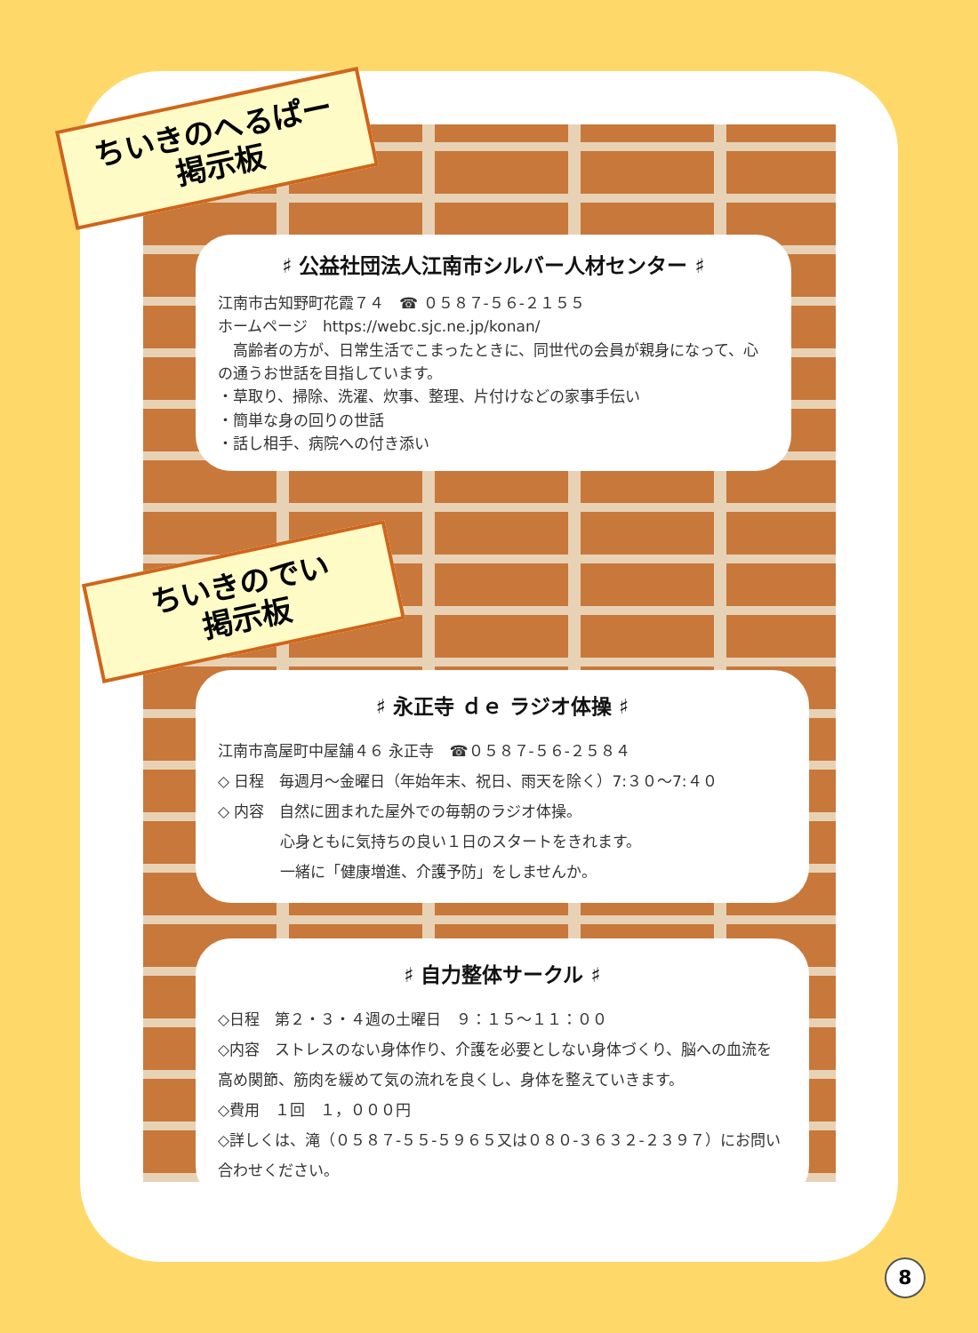ちいきのへるぱー
掲示板
♯ 公益社団法人江南市シルバー人材センター ♯
江南市古知野町花霞７４　☎ ０５８７-５６-２１５５
ホームページ　https://webc.sjc.ne.jp/konan/
　高齢者の方が、日常生活でこまったときに、同世代の会員が親身になって、心の通うお世話を目指しています。
・草取り、掃除、洗濯、炊事、整理、片付けなどの家事手伝い
・簡単な身の回りの世話
・話し相手、病院への付き添い
ちいきのでい
掲示板
♯ 永正寺 ｄｅ ラジオ体操 ♯
江南市高屋町中屋舗４６ 永正寺　☎０５８７-５６-２５８４
◇ 日程　毎週月～金曜日（年始年末、祝日、雨天を除く）7:３０～7:４０
◇ 内容　自然に囲まれた屋外での毎朝のラジオ体操。
心身ともに気持ちの良い１日のスタートをきれます。
一緒に「健康増進、介護予防」をしませんか。
♯ 自力整体サークル ♯
◇日程　第２・３・４週の土曜日　９：１５～１１：００
◇内容　ストレスのない身体作り、介護を必要としない身体づくり、脳への血流を高め関節、筋肉を緩めて気の流れを良くし、身体を整えていきます。
◇費用　１回　１，０００円
◇詳しくは、滝（０５８７-５５-５９６５又は０８０-３６３２-２３９７）にお問い合わせください。
8